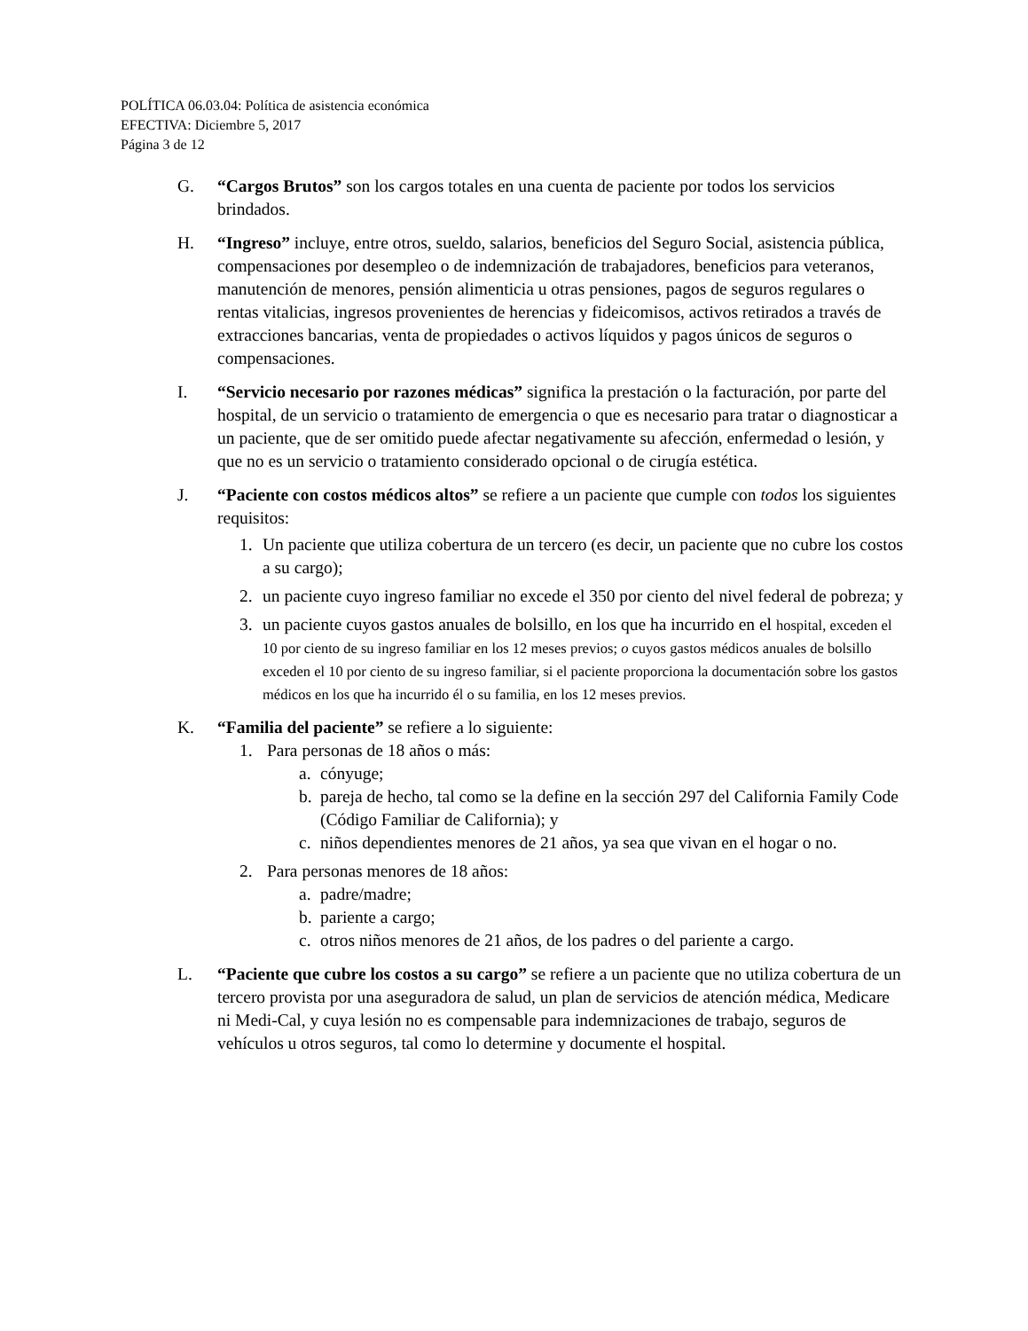POLÍTICA 06.03.04: Política de asistencia económica
EFECTIVA: Diciembre 5, 2017
Página 3 de 12
G. “Cargos Brutos” son los cargos totales en una cuenta de paciente por todos los servicios brindados.
H. “Ingreso” incluye, entre otros, sueldo, salarios, beneficios del Seguro Social, asistencia pública, compensaciones por desempleo o de indemnización de trabajadores, beneficios para veteranos, manutención de menores, pensión alimenticia u otras pensiones, pagos de seguros regulares o rentas vitalicias, ingresos provenientes de herencias y fideicomisos, activos retirados a través de extracciones bancarias, venta de propiedades o activos líquidos y pagos únicos de seguros o compensaciones.
I. “Servicio necesario por razones médicas” significa la prestación o la facturación, por parte del hospital, de un servicio o tratamiento de emergencia o que es necesario para tratar o diagnosticar a un paciente, que de ser omitido puede afectar negativamente su afección, enfermedad o lesión, y que no es un servicio o tratamiento considerado opcional o de cirugía estética.
J. “Paciente con costos médicos altos” se refiere a un paciente que cumple con todos los siguientes requisitos:
1. Un paciente que utiliza cobertura de un tercero (es decir, un paciente que no cubre los costos a su cargo);
2. un paciente cuyo ingreso familiar no excede el 350 por ciento del nivel federal de pobreza; y
3. un paciente cuyos gastos anuales de bolsillo, en los que ha incurrido en el hospital, exceden el 10 por ciento de su ingreso familiar en los 12 meses previos; o cuyos gastos médicos anuales de bolsillo exceden el 10 por ciento de su ingreso familiar, si el paciente proporciona la documentación sobre los gastos médicos en los que ha incurrido él o su familia, en los 12 meses previos.
K. “Familia del paciente” se refiere a lo siguiente:
1. Para personas de 18 años o más:
a. cónyuge;
b. pareja de hecho, tal como se la define en la sección 297 del California Family Code (Código Familiar de California); y
c. niños dependientes menores de 21 años, ya sea que vivan en el hogar o no.
2. Para personas menores de 18 años:
a. padre/madre;
b. pariente a cargo;
c. otros niños menores de 21 años, de los padres o del pariente a cargo.
L. “Paciente que cubre los costos a su cargo” se refiere a un paciente que no utiliza cobertura de un tercero provista por una aseguradora de salud, un plan de servicios de atención médica, Medicare ni Medi-Cal, y cuya lesión no es compensable para indemnizaciones de trabajo, seguros de vehículos u otros seguros, tal como lo determine y documente el hospital.